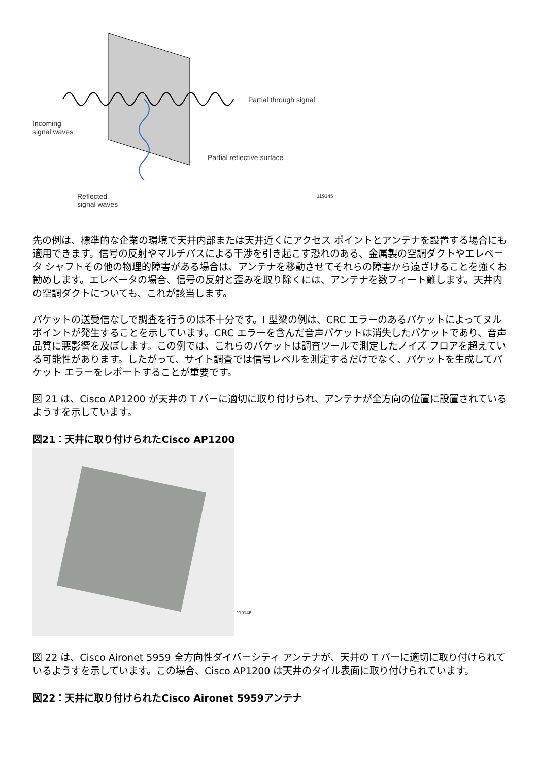Partial through signal
Incoming
signal waves
Partial reflective surface
Reflected
signal waves
119145
先の例は、標準的な企業の環境で天井内部または天井近くにアクセス ポイントとアンテナを設置する場合にも適用できます。信号の反射やマルチパスによる干渉を引き起こす恐れのある、金属製の空調ダクトやエレベータ シャフトその他の物理的障害がある場合は、アンテナを移動させてそれらの障害から遠ざけることを強くお勧めします。エレベータの場合、信号の反射と歪みを取り除くには、アンテナを数フィート離します。天井内の空調ダクトについても、これが該当します。
パケットの送受信なしで調査を行うのは不十分です。I 型梁の例は、CRC エラーのあるパケットによってヌル ポイントが発生することを示しています。CRC エラーを含んだ音声パケットは消失したパケットであり、音声品質に悪影響を及ぼします。この例では、これらのパケットは調査ツールで測定したノイズ フロアを超えている可能性があります。したがって、サイト調査では信号レベルを測定するだけでなく、パケットを生成してパケット エラーをレポートすることが重要です。
図 21 は、Cisco AP1200 が天井の T バーに適切に取り付けられ、アンテナが全方向の位置に設置されているようすを示しています。
図21：天井に取り付けられたCisco AP1200
119146
図 22 は、Cisco Aironet 5959 全方向性ダイバーシティ アンテナが、天井の T バーに適切に取り付けられているようすを示しています。この場合、Cisco AP1200 は天井のタイル表面に取り付けられています。
図22：天井に取り付けられたCisco Aironet 5959アンテナ